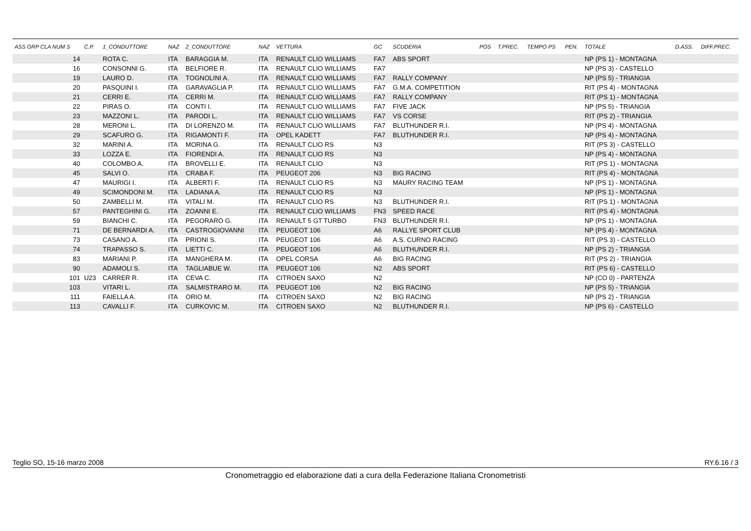| ASS GRP CLA NUM S | C.P. | 1_CONDUTTORE | NAZ | 2_CONDUTTORE | NAZ | VETTURA | GC | SCUDERIA | POS | T.PREC. | TEMPO PS | PEN. | TOTALE | D.ASS. | DIFF.PREC. |
| --- | --- | --- | --- | --- | --- | --- | --- | --- | --- | --- | --- | --- | --- | --- | --- |
| 14 | | ROTA C. | ITA | BARAGGIA M. | ITA | RENAULT CLIO WILLIAMS | FA7 | ABS SPORT | | | | | NP (PS 1) - MONTAGNA | | |
| 16 | | CONSONNI G. | ITA | BELFIORE R. | ITA | RENAULT CLIO WILLIAMS | FA7 | | | | | | NP (PS 3) - CASTELLO | | |
| 19 | | LAURO D. | ITA | TOGNOLINI A. | ITA | RENAULT CLIO WILLIAMS | FA7 | RALLY COMPANY | | | | | NP (PS 5) - TRIANGIA | | |
| 20 | | PASQUINI I. | ITA | GARAVAGLIA P. | ITA | RENAULT CLIO WILLIAMS | FA7 | G.M.A. COMPETITION | | | | | RIT (PS 4) - MONTAGNA | | |
| 21 | | CERRI E. | ITA | CERRI M. | ITA | RENAULT CLIO WILLIAMS | FA7 | RALLY COMPANY | | | | | RIT (PS 1) - MONTAGNA | | |
| 22 | | PIRAS O. | ITA | CONTI I. | ITA | RENAULT CLIO WILLIAMS | FA7 | FIVE JACK | | | | | NP (PS 5) - TRIANGIA | | |
| 23 | | MAZZONI L. | ITA | PARODI L. | ITA | RENAULT CLIO WILLIAMS | FA7 | VS CORSE | | | | | RIT (PS 2) - TRIANGIA | | |
| 28 | | MERONI L. | ITA | DI LORENZO M. | ITA | RENAULT CLIO WILLIAMS | FA7 | BLUTHUNDER R.I. | | | | | NP (PS 4) - MONTAGNA | | |
| 29 | | SCAFURO G. | ITA | RIGAMONTI F. | ITA | OPEL KADETT | FA7 | BLUTHUNDER R.I. | | | | | NP (PS 4) - MONTAGNA | | |
| 32 | | MARINI A. | ITA | MORINA G. | ITA | RENAULT CLIO RS | N3 | | | | | | RIT (PS 3) - CASTELLO | | |
| 33 | | LOZZA E. | ITA | FIORENDI A. | ITA | RENAULT CLIO RS | N3 | | | | | | NP (PS 4) - MONTAGNA | | |
| 40 | | COLOMBO A. | ITA | BROVELLI E. | ITA | RENAULT CLIO | N3 | | | | | | RIT (PS 1) - MONTAGNA | | |
| 45 | | SALVI O. | ITA | CRABA F. | ITA | PEUGEOT 206 | N3 | BIG RACING | | | | | RIT (PS 4) - MONTAGNA | | |
| 47 | | MAURIGI I. | ITA | ALBERTI F. | ITA | RENAULT CLIO RS | N3 | MAURY RACING TEAM | | | | | NP (PS 1) - MONTAGNA | | |
| 49 | | SCIMONDONI M. | ITA | LADIANA A. | ITA | RENAULT CLIO RS | N3 | | | | | | NP (PS 1) - MONTAGNA | | |
| 50 | | ZAMBELLI M. | ITA | VITALI M. | ITA | RENAULT CLIO RS | N3 | BLUTHUNDER R.I. | | | | | RIT (PS 1) - MONTAGNA | | |
| 57 | | PANTEGHINI G. | ITA | ZOANNI E. | ITA | RENAULT CLIO WILLIAMS | FN3 | SPEED RACE | | | | | RIT (PS 4) - MONTAGNA | | |
| 59 | | BIANCHI C. | ITA | PEGORARO G. | ITA | RENAULT 5 GT TURBO | FN3 | BLUTHUNDER R.I. | | | | | NP (PS 1) - MONTAGNA | | |
| 71 | | DE BERNARDI A. | ITA | CASTROGIOVANNI | ITA | PEUGEOT 106 | A6 | RALLYE SPORT CLUB | | | | | NP (PS 4) - MONTAGNA | | |
| 73 | | CASANO A. | ITA | PRIONI S. | ITA | PEUGEOT 106 | A6 | A.S. CURNO RACING | | | | | RIT (PS 3) - CASTELLO | | |
| 74 | | TRAPASSO S. | ITA | LIETTI C. | ITA | PEUGEOT 106 | A6 | BLUTHUNDER R.I. | | | | | NP (PS 2) - TRIANGIA | | |
| 83 | | MARIANI P. | ITA | MANGHERA M. | ITA | OPEL CORSA | A6 | BIG RACING | | | | | RIT (PS 2) - TRIANGIA | | |
| 90 | | ADAMOLI S. | ITA | TAGLIABUE W. | ITA | PEUGEOT 106 | N2 | ABS SPORT | | | | | RIT (PS 6) - CASTELLO | | |
| 101 | U23 | CARRER R. | ITA | CEVA C. | ITA | CITROEN SAXO | N2 | | | | | | NP (CO 0) - PARTENZA | | |
| 103 | | VITARI L. | ITA | SALMISTRARO M. | ITA | PEUGEOT 106 | N2 | BIG RACING | | | | | NP (PS 5) - TRIANGIA | | |
| 111 | | FAIELLA A. | ITA | ORIO M. | ITA | CITROEN SAXO | N2 | BIG RACING | | | | | NP (PS 2) - TRIANGIA | | |
| 113 | | CAVALLI F. | ITA | CURKOVIC M. | ITA | CITROEN SAXO | N2 | BLUTHUNDER R.I. | | | | | NP (PS 6) - CASTELLO | | |
Teglio SO, 15-16 marzo 2008 RY.6.16 / 3
Cronometraggio ed elaborazione dati a cura della Federazione Italiana Cronometristi